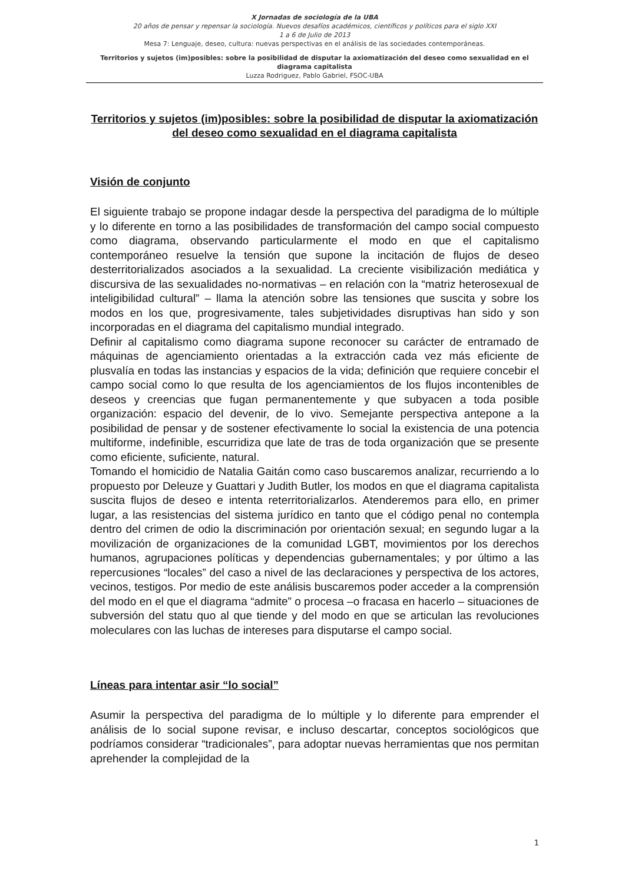X Jornadas de sociología de la UBA
20 años de pensar y repensar la sociología. Nuevos desafíos académicos, científicos y políticos para el siglo XXI
1 a 6 de Julio de 2013
Mesa 7: Lenguaje, deseo, cultura: nuevas perspectivas en el análisis de las sociedades contemporáneas.
Territorios y sujetos (im)posibles: sobre la posibilidad de disputar la axiomatización del deseo como sexualidad en el diagrama capitalista
Luzza Rodriguez, Pablo Gabriel, FSOC-UBA
Territorios y sujetos (im)posibles: sobre la posibilidad de disputar la axiomatización del deseo como sexualidad en el diagrama capitalista
Visión de conjunto
El siguiente trabajo se propone indagar desde la perspectiva del paradigma de lo múltiple y lo diferente en torno a las posibilidades de transformación del campo social compuesto como diagrama, observando particularmente el modo en que el capitalismo contemporáneo resuelve la tensión que supone la incitación de flujos de deseo desterritorializados asociados a la sexualidad. La creciente visibilización mediática y discursiva de las sexualidades no-normativas – en relación con la “matriz heterosexual de inteligibilidad cultural” – llama la atención sobre las tensiones que suscita y sobre los modos en los que, progresivamente, tales subjetividades disruptivas han sido y son incorporadas en el diagrama del capitalismo mundial integrado.
Definir al capitalismo como diagrama supone reconocer su carácter de entramado de máquinas de agenciamiento orientadas a la extracción cada vez más eficiente de plusvalía en todas las instancias y espacios de la vida; definición que requiere concebir el campo social como lo que resulta de los agenciamientos de los flujos incontenibles de deseos y creencias que fugan permanentemente y que subyacen a toda posible organización: espacio del devenir, de lo vivo. Semejante perspectiva antepone a la posibilidad de pensar y de sostener efectivamente lo social la existencia de una potencia multiforme, indefinible, escurridiza que late de tras de toda organización que se presente como eficiente, suficiente, natural.
Tomando el homicidio de Natalia Gaitán como caso buscaremos analizar, recurriendo a lo propuesto por Deleuze y Guattari y Judith Butler, los modos en que el diagrama capitalista suscita flujos de deseo e intenta reterritorializarlos. Atenderemos para ello, en primer lugar, a las resistencias del sistema jurídico en tanto que el código penal no contempla dentro del crimen de odio la discriminación por orientación sexual; en segundo lugar a la movilización de organizaciones de la comunidad LGBT, movimientos por los derechos humanos, agrupaciones políticas y dependencias gubernamentales; y por último a las repercusiones “locales” del caso a nivel de las declaraciones y perspectiva de los actores, vecinos, testigos. Por medio de este análisis buscaremos poder acceder a la comprensión del modo en el que el diagrama “admite” o procesa –o fracasa en hacerlo – situaciones de subversión del statu quo al que tiende y del modo en que se articulan las revoluciones moleculares con las luchas de intereses para disputarse el campo social.
Líneas para intentar asir “lo social”
Asumir la perspectiva del paradigma de lo múltiple y lo diferente para emprender el análisis de lo social supone revisar, e incluso descartar, conceptos sociológicos que podríamos considerar “tradicionales”, para adoptar nuevas herramientas que nos permitan aprehender la complejidad de la
1